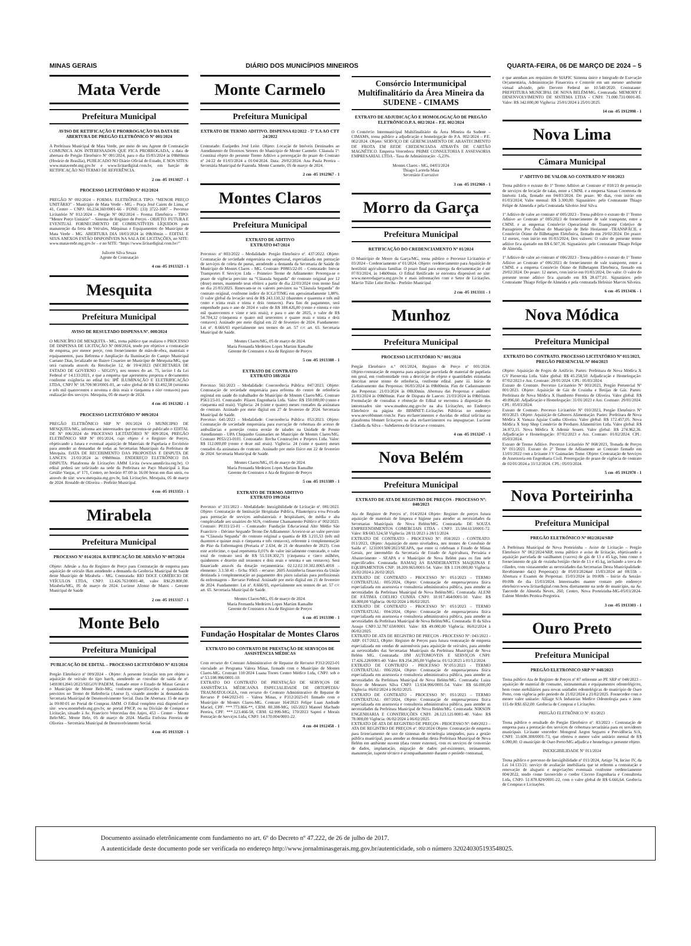MINAS GERAIS DIÁRIO DOS MUNICÍPIOS MINEIROS QUARTA-FEIRA, 06 DE MARÇO DE 2024 – 5
Mata Verde
Prefeitura Municipal
AVISO DE RETIFICAÇÃO E PRORROGAÇÃO DA DATA DE ABERTURA DE PREGÃO ELETRÔNICO Nº 001/2024
A Prefeitura Municipal de Mata Verde, por meio do seu Agente de Contratação COMUNICA AOS INTERESSADOS QUE FICA PRORROGADA, a data de abertura do Pregão Eletrônico Nº 001/2024, para o dia 15/03/2024 às 09h00min (Horário de Brasília), PUBLICADO NO Diário Oficial do Estado, E NOS SITES: www.mataverde.mg.gov.br e www.licitardigital.com.br, em função de RETIFICAÇÃO NO TERMO DE REFERÊNCIA.
2 cm -05 1913027 - 1
PROCESSO LICITATÓRIO Nº 012/2024
PREGÃO Nº 002/2024 – FORMA: ELETRÔNICA TIPO: “MENOR PREÇO UNITÁRIO” - Município de Mata Verde - MG – Praça José Caires de Lima, nº 41, Centro – CNPJ: 66.234.360/0001-66 - FONE: (33) 3722-1687 – Processo Licitatório Nº 012/2024 – Pregão Nº 002/2024 – Forma: Eletrônica - TIPO: “Menor Preço Unitário” – Sistema de Registro de Preços - OBJETO: FUTURA E EVENTUAL FORNECIMENTO DE COMBUSTÍVEIS LÍQUIDOS para manutenção da frota de Veículos, Máquinas e Equipamentos do Município de Mata Verde - MG. ABERTURA DIA 18/03/2024 às 09h30min – EDITAL E SEUS ANEXOS ESTÃO DISPONÍVEIS NA SALA DE LICITAÇÕES, no SITE: www.mataverde.mg.gov.br – e no SITE: “https://www.licitardigital.com.br//”
Julivete Silva Souza
Agente de Contratação
4 cm -05 1913323 - 1
Mesquita
Prefeitura Municipal
AVISO DE RESULTADO DISPENSA Nº. 008/2024
O MUNICÍPIO DE MESQUITA - MG, torna público que realizou o PROCESSO DE DISPENSA DE LICITAÇÃO Nº 008/2024, tendo por objetivo a contratação de empresa, por menor preço, com fornecimento de mão-de-obra, materiais e equipamentos, para Reforma e Ampliação da Iluminação do Campo Municipal Caetano Dias, localizado no Bairro Cruzeiro no Município de Mesquita/MG, que será custeada através da Resolução 12, de 19/4/2023 (SECRETARIA DE ESTADO DE GOVERNO – SEGOV), nos termos do art. 75, inciso I da Lei Federal nº 14.133/2021, e que a empresa que apresentou proposta e documentos conforme exigência no edital foi: IPÊ ILUMINAÇÃO E ELETRIFICAÇÃO LTDA, CNPJ N° 18.709.903/0001-01, ao valor global de R$ 63.492,58 (sessenta e três mil quatrocentos e noventa e dois reais e cinquenta e oito centavos) para realização dos serviços. Mesquita, 05 de março de 2024.
4 cm -05 1913282 - 1
PROCESSO LICITATÓRIO Nº 009/2024
PREGÃO ELETRÔNICO SRP Nº 001/2024 O MUNICIPIO DE MESQUITA/MG, informa aos interessados que encontra-se publicado o EDITAL DE Nº 006/2024 do PROCESSO LICITATÓRIO Nº 009/2024, PREGÃO ELETRÔNICO SRP Nº 001/2024, cujo objeto é o Registro de Preços, objetivando a futura e eventual aquisição de Materiais de Papelaria e Escritório para atender as demandas de todas as Secretarias Municipais da Prefeitura de Mesquita. DATA DE RECEBIMENTO DAS PROPOSTAS E DISPUTA DE LANCES: 21/03/2024 às 09h00min. ENDEREÇO ELETRÔNICO DA DISPUTA: Plataforma de Licitações AMM Licita (www.ammlicita.org.br). O edital poderá ser solicitado na sede da Prefeitura no Paço Municipal à Rua Getúlio Vargas, nº 171, Centro, no horário 07:00 às 16:00 horas em dias uteis, ou através do site: www.mesquita.mg.gov.br, link Licitações. Mesquita, 05 de março de 2024. Ronaldo de Oliveira – Prefeito Municipal.
4 cm -05 1913353 - 1
Mirabela
Prefeitura Municipal
PROCESSO Nº 014/2024. RATIFICAÇÃO DE ADESÃO Nº 007/2024
Objeto: Adesão a Ata de Registro de Preço para Contratação de empresa para aquisição de veículo 0km atendendo a demanda da Gerência Municipal de Saúde deste Município de Mirabela – MG. Contratada: RIO DOCE COMÉRCIO DE VEÍCULOS LTDA, CNPJ: 13.426.763/0001-40, valor R$129.800,00. Mirabela/MG, 05 de março de 2024. Luciene Afonso de Matos - Gerente Municipal de Saúde
2 cm -05 1913317 - 1
Monte Belo
Prefeitura Municipal
PUBLICAÇÃO DE EDITAL – PROCESSO LICITATÓRIO Nº 021/2024
Pregão Eletrônico nº 009/2024 – Objeto: A presente licitação tem por objeto a aquisição de veículo do tipo hatch, atendendo ao convênio de saída de nº. 14910012041/2023/SEGOV/PADEM, firmado entre o Estado de Minas Gerais e o Município de Monte Belo-MG, conforme especificações e quantitativos previstos no Termo de Referência (Anexo I), visando atender às demandas da Secretaria Municipal de Desenvolvimento Social. Data De Abertura: 15 de março às 09:00:01 no Portal de Compras AMM. O Edital completo está disponível no site: www.montebelo.mg.gov.br, no portal PNCP, ou na Divisão de Compras e Licitação, situado à Av. Francisco Wenceslau dos Anjos, 453 – Centro – Monte Belo/MG. Monte Belo, 05 de março de 2024. Marília Etelvina Ferreira de Oliveira – Secretária Municipal de Desenvolvimento Social.
4 cm -05 1913320 - 1
Monte Carmelo
Prefeitura Municipal
EXTRATO DE TERMO ADITIVO. DISPENSA 02/2022 - 5º T.A AO CTT 24/2022
Contratado: Eurípedes José Leite. Objeto: Locação de Imóveis Destinados ao Atendimento de Diversos Setores do Município de Monte Carmelo. Cláusula 1ª: Constitui objeto do presente Termo Aditivo a prorrogação do prazo do Contrato nº 24/22 de 01/03/2024 a 01/04/2024. Data: 29/02/2024. Ana Paula Pereira – Secretária Municipal de Fazenda. Monte Carmelo, 05 de março de 2024.
2 cm -05 1912967 - 1
Montes Claros
Prefeitura Municipal
EXTRATO DE ADITIVO
EXTRATO 047/2024
Processo: nº 803/2022 – Modalidade: Pregão Eletrônico nº. 437/2022. Objeto: Contratação de sociedade empresária ou unipessoal, especializada em prestação de serviços de coleta de pneus, atendendo a demanda da Secretaria de Saúde do Município de Montes Claros – MG. Contrato: P0803/22-01 – Contratado: Inovar Transportes E Serviços Ltda – Primeiro Termo de Aditamento: Prorroga-se o prazo de vigência previsto na “Cláusula Segunda” do contrato original por 12 (doze) meses, mantendo seus efeitos a partir do dia 22/03/2024 com termo final no dia 21/03/2025. Renovam-se os valores previstos na “Cláusula Segunda” do contrato original, conforme índice do ICGJ/TJMG em aproximadamente 1,88%. O valor global da locação será de R$ 243.130,32 (duzentos e quarenta e três mil cento e trinta reais e trinta e dois centavos). Para fins de pagamento, será empenhado para o ano de 2024 o valor de R$ 188.426,00 (cento e oitenta e oito mil quatrocentos e vinte e seis reais); e para o ano de 2025, o valor de R$ 54.704,32 (cinquenta e quatro mil setecentos e quatro reais e trinta e dois centavos). Assinado por meio digital em 22 de fevereiro de 2024. Fundamento: Lei nº. 8.666/93 especialmente nos termos do art. 57 c/c art. 65. Secretaria Municipal de Saúde.
Montes Claros/MG, 05 de março de 2024.
Maria Fernanda Medeiros Lopes Martins Ramalho
Gerente de Contratos e Ata de Registro de Preços
5 cm -05 1913388 - 1
EXTRATO DE CONTRATO
EXTRATO 188/2024
Processo: 561/2023 – Modalidade: Concorrência Pública: 047/2023. Objeto: Contratação de sociedade empresária para reforma do centro de referência regional em saúde do trabalhador do Município de Montes Claros/MG. Contrato P561/23-01. Contratado: Pilares Engenharia Ltda. Valor: R$ 150.000,00 (cento e cinquenta mil reais). Vigência: 24 (vinte e quatro) meses contados da assinatura do contrato. Assinado por meio digital em 27 de fevereiro de 2024. Secretaria Municipal de Saúde.
Processo: 641/2023 – Modalidade: Concorrência Pública: 053/2023. Objeto: Contratação de sociedade empresária para execução de cobertura do acesso de ambulâncias e proteção contra erosão de taludes na Unidade de Pronto Atendimento - UPA Chiquinho Guimarães no Município de Montes Claros/MG. Contrato P053/23-0101. Contratado: Rocha Construções e Projetos Ltda. Valor: R$ 112.000,00 (cento e doze mil reais). Vigência: 24 (vinte e quatro) meses contados da assinatura do contrato. Assinado por meio físico em 22 de fevereiro de 2024. Secretaria Municipal de Saúde.
Montes Claros/MG, 05 de março de 2024.
Maria Fernanda Medeiros Lopes Martins Ramalho
Gerente de Contratos e Ata de Registro de Preços
5 cm -05 1913389 - 1
EXTRATO DE TERMO ADITIVO
EXTRATO 199/2024
Processo: nº 311/2023 – Modalidade: Inexigibilidade de Licitação nº. 081/2023. Objeto: Contratação de Instituição Hospitalar Pública, Filantrópica e/ou Privada para prestação de serviços ambulatoriais e hospitalares, de média e alta complexidade aos usuários do SUS, conforme Chamamento Público nº 002/2023. Contrato: P0311/23-01 – Contratado: Fundação Educacional Alto Médio São Francisco – Décimo Segundo Termo De Aditamento: Acresce-se ao valor previsto na “Cláusula Segunda” do contrato original a quantia de R$ 3.215,53 (três mil duzentos e quinze reais e cinquenta e três centavos), referente à complementação do Piso da Enfermagem (Portaria nº 2.634, de 21 de dezembro de 2023). Com este acréscimo, o qual representa 0,01% do valor inicialmente contratado, o valor total do contrato será de R$ 55.518.302,71 (cinquenta e cinco milhões, quinhentos e dezoito mil trezentos e dois reais e setenta e um centavos). Será financiado através da dotação orçamentária: 02.12.02.10.302.0065.4018 – elemento: 3.3.50.41 – ficha: 9565 – recurso: 2605 Assistência financeira da União destinada à complementação ao pagamento dos pisos salariais para profissionais da enfermagem – Recurso Federal. Assinado por meio digital em 21 de fevereiro de 2024. Fundamento: Lei nº. 8.666/93, especialmente nos termos do art. 57 c/c art. 65. Secretaria Municipal de Saúde.
Montes Claros/MG, 05 de março de 2024.
Maria Fernanda Medeiros Lopes Martins Ramalho
Gerente de Contratos e Ata de Registro de Preços
6 cm -05 1913390 - 1
Fundação Hospitalar de Montes Claros
EXTRATO DO CONTRATO DE PRESTAÇÃO DE SERVIÇOS DE ASSISTÊNCIA MÉDICAS
Com recurso do Contrato Administrativo de Repasse de Recurso P312/2023-01 vinculado ao Programa Valora Minas, firmado com o Município de Montes Claros-MG. Contrato 110/2024 Luana Torres Centro Médico Ltda, CNPJ: sob o nº 53.108.996/0001-10.
EXTRATO DO CONTRATO DE PRESTAÇÃO DE SERVIÇOS DE ASSISTÊNCIA MÉDICASNA ESPECIALIDADE DE ORTOPEDIA/ TRAUMATOLOGIA, com recurso do Contrato Administrativo de Repasse de Recurso P 044/2023-01 – Valora Minas, e P312/2023-01 firmado com o Município de Montes Claros-MG. Contrato 164/2023 Felipe Luan Andrade Maciel, CPF: ***.773.866-**, CRM: 80.308-MG; 165/2023 Manoel Machado Pereira, CPF: ***.123.466-58, CRM: 62.999-MG; 170/2023 Sapori e Morais Prestação de Serviços Ltda, CNPJ: 14.170.004/0001-22.
4 cm -04 1912458 - 1
Consórcio Intermunicipal Multifinalitário da Área Mineira da SUDENE - CIMAMS
EXTRATO DE ADJUDICAÇÃO E HOMOLOGAÇÃO DE PREGÃO ELETRÔNICO.P.A. 002/2024 – P.E. 002/2024
O Consórcio Intermunicipal Multifinalitário da Área Mineira da Sudene – CIMAMS, torna público a adjudicação e homologação do P.A. 002/2024 – P.E. 002/2024. Objeto: SERVIÇO DE GERENCIAMENTO DE ABASTECIMENTO DE FROTA EM REDE CREDENCIADA ATRAVÉS DE CARTÃO MAGNÉTICO. Empresa Vencedora: PRIME CONSULTORIA E ASSESSORIA EMPRESARIAL LTDA - Taxa de Administração: -5,23%.
Montes Claros - MG, 04/03/2024
Thiago Lacerda Maia
Secretário Executivo
3 cm -05 1912969 - 1
Morro da Garça
Prefeitura Municipal
RETIFICAÇÃO DO CREDENCIAMENTO Nº 01/2024
O Município de Morro da Garça/MG, torna público o Processo Licitatório nº 03/2024 - Credenciamento nº 01/2024. Objeto: credenciamento para Aquisição de hortifrúti agricultura familiar. O prazo final para entrega da documentação é até 07/03/2024, às 14h00min. O Edital Retificado se encontra disponível no site: www.morrodagarca.mg.gov.br e mais informações com o Setor de Licitações. Márcio Túlio Leite Rocha - Prefeito Municipal.
2 cm -05 1913311 - 1
Munhoz
Prefeitura Municipal
PROCESSO LICITATÓRIO N.º 001/2024
Pregão Eletrônico n.º 001/2024, Registro de Preço nº 001/2024. Objeto:contratação de empresa para aquisiçao parcelada de material de papelaria em geral, em conformidade com a descrição do objeto e quantidades estimadas descritas nesse termo de referência, conforme edital. parte iii. Início de Cadastramento das Propostas: 06/03/2024 às 09h00min. Fim de Cadastramento das Propostas: 21/03/2024 às 08h30min. Abertura das Propostas e análises: 21/03/2024 às 09h00min. Fase de Disputa de Lances: 21/03/2024 às 09h01min. Formulação de consultas e obtenção do Edital se encontra à disposição dos interessados site www.munhoz.mg.gov.br na aba Licitações, no Endereço Eletrônico na página do BBMNET–Licitações Públicas no endereço www.novobbmnet.com.br. Para esclarecimentos e duvidas do edital solicitar na plataforma bbmnet licitaçoes na aba esclarecimentos ou impugnaçao. Luciene Cândida da Silva – Subdiretora de licitacao e contratos.
4 cm -05 1913247 - 1
Nova Belém
Prefeitura Municipal
EXTRATO DE ATA DE REGISTRO DE PREÇOS - PROCESSO Nº: 040/2023
Ata de Registro de Preços nº. 014/2024 Objeto: Registro de preços futura aquisição de materiais de limpeza e higiene para atender as necessidades da Secretarias Municipais de Nova Belém/MG. Contratada: DE SOUZA EMPREENDIMENTOS COMERCIAIS LTDA - CNPJ: 33.584.613/0001-72. Valor: R$ 683.524,50 Vigência: 28/11/2023 à 28/11/2024.
EXTRATO DE CONTRATO - PROCESSO Nº: 058/2023 - CONTRATO: 011/2023, Objeto: Aquisição de moto niveladora, nos termos do Convênio de Saída nº. 1231001508/2023/SEAPA, que entre si celebram o Estado de Minas Gerais, por intermédio da Secretaria de Estado de Agricultura, Pecuária e Abastecimento - SEAPA e o Município de Nova Belém para os fins nele especificados. Contratada: BAMAQ AS BANDEIRANTES MAQUINAS E EQUIPAMENTOS CNP: 18.209.965/0001-54. Valor: R$ 1.119.000,00 Vigência: 26/02/2024 à 26/02/2025.
EXTRATO DE CONTRATO - PROCESSO Nº: 051/2023 – TERMO CONTRATUAL: 005/2024, Objeto: Contratação de empresa/pessoa física especializada em assessoria e consultoria administrativa pública, para atender as necessidades da Prefeitura Municipal de Nova Belém/MG. Contratada: ALENI DE FÁTIMA COELHO CUNHA CNPJ: 10.917.464/0001-10. Valor: R$ 66.000,00 Vigência: 06/02/2024 à 06/02/2025.
EXTRATO DE CONTRATO - PROCESSO Nº: 051/2023 – TERMO CONTRATUAL: 004/2024, Objeto: Contratação de empresa/pessoa física especializada em assessoria e consultoria administrativa pública, para atender as necessidades da Prefeitura Municipal de Nova Belém/MG. Contratada: B da Silva Araujo CNPJ:32.787.658/0001. Valor: R$ 49.000,00 Vigência: 06/02/2024 à 06/02/2025.
EXTRATO DE ATA DE REGISTRO DE PREÇOS - PROCESSO Nº: 043/2023 - ARP: 017/2023, Objeto: Registro de Preços para futura contratação de empresa especializada em vendas de automóveis para aquisição de veículos, para atender as necessidades das Secretarias Municipais da Prefeitura Municipal de Nova Belém MG. Contratada: JJM AUTOMOVEIS E SERVIÇOS CNPJ: 17.426.228/0001-40. Valor: R$ 254.285,00 Vigência: 01/12/2023 à 01/12/2024.
EXTRATO DE CONTRATO - PROCESSO Nº:051/2023 - TERMO CONTRATUAL: 006/2024, Objeto: Contratação de empresa/pessoa física especializada em assessoria e consultoria administrativa pública, para atender as necessidades da Prefeitura Municipal de Nova Belém/MG. Contratada: Luiza Bosco de Menezes Silva CNPJ: 13.934.996/0001-54. Valor: R$ 66.000,00 Vigência: 06/02/2024 à 06/02/2025.
EXTRATO DE CONTRATO - PROCESSO Nº: 051/2023 – TERMO CONTRATUAL: 007/2024, Objeto: Contratação de empresa/pessoa física especializada em assessoria e consultoria administrativa pública, para atender as necessidades da Prefeitura Municipal de Nova Belém/MG. Contratada: NIKSON ENGENHARIA E CONSTRUÇÕES CNPJ: 28.123.121/0001-40. Valor: R$ 78.000,00 Vigência: 06/02/2024 à 06/02/2025.
EXTRATO DE ATA DE REGISTRO DE PREÇOS - PROCESSO Nº: 049/2023 – ATA DE REGISTRO DE PREÇOS nº. 002/2024 Objeto: Contratação de empresa para licenciamento de uso de sistemas de tecnologia integrados, para a gestão pública municipal, para atender as demandas desta Prefeitura Municipal de Nova Belém em ambiente nuvem (data center externo), com os serviços de conversão de dados, implantação, migração de dados pré-existentes, treinamento, manutenção, suporte técnico e acompanhamento durante o período contratual,
e que atendam aos requisitos do SIAFIC Sistema único e Integrado de Execução Orçamentária, Administração Financeira e Controle em um mesmo ambiente virtual advindo, pelo Decreto Federal no 10.540/2020. Contratante: PREFEITURA MUNICIPAL DE NOVA BELÉM/MG. Contratada: MEMORY E DESENVOLVIMENTO DE SISTEMA LTDA - CNPJ: 71.000.731/0001-85. Valor: R$ 342.000,00 Vigência: 25/01/2024 à 25/01/2025.
14 cm -05 1912998 - 1
Nova Lima
Câmara Municipal
1º ADITIVO DE VALOR AO CONTRATO Nº 010/2023
Torna público o extrato do 1º Termo Aditivo ao Contrato nº 010/23 de prestação de serviços de locação de salas, entre a CMNL e a empresa Siman Corretorta de Imóveis Ltda, firmado em 04/03/2024. Do prazo: 90 dias, com início em 01/03/2024; Valor mensal: R$ 3.300,00. Signatários: pelo Contratante Thiago Felipe de Almeida e pela Contratada Silvério José Silva.
1º Aditivo de valor ao contrato nº 005/2023 - Torna público o extrato do 1º Termo Aditivo ao Contrato nº 005/2023 de fornecimento de vale transporte, entre a CMNL e as empresas Consórcio Operacional do Transporte Coletivo de Passageiros Por Ônibus do Município de Belo Horizonte -TRANSFÁCIL e Consórcio Ótimo de Bilhetagem Eletrônica, firmado em 29/02/2024. Do prazo: 12 meses, com início em 01/03/2024; Dos valores: O valor do presente termo aditivo fica ajustado em R$ 6.507,36. Signatários: pelo Contratante Thiago Felipe de Almeida.
1º Aditivo de valor ao contrato nº 006/2023 - Torna público o extrato do 1º Termo Aditivo ao Contrato nº 006/2023 de fornecimento de vale transporte, entre a CMNL e a empresa Consórcio Ótimo de Bilhetagem Eletrônica, firmado em 29/02/2024. Do prazo: 12 meses, com início em 01/03/2024; Do valor: O valor do presente termo aditivo fica ajustado em R$ 28.677,01. Signatários: pelo Contratante Thiago Felipe de Almeida e pela contratada Heloísio Marcos Silveira.
6 cm -05 1913436 - 1
Nova Módica
Prefeitura Municipal
EXTRATO DO CONTRATO. PROCESSO LICITATÓRIO Nº 011/2023, PREGÃO PRESENCIAL Nº 004/2023
Objeto: Aquisição de Fogos de Artifício. Partes: Prefeitura de Nova Módica X GV Pirotecnia Ltda. Valor global: R$ 45.258,50. Adjudicação e Homologação: 07/02/2023 e Ass. Contrato: 29/01/2024. CPL: 05/03/2024.
Extrato do Contrato. Processo Licitatório Nº 003/2023, Pregão Presencial Nº 001/2023. Objeto: Aquisição de Gás de Cozinha e Botijas de Gás. Partes: Prefeitura de Nova Módica X Humberto Ferreira de Oliveira. Valor global: R$ 49.096,60. Adjudicação e Homologação: 31/01/2023 e Ass. Contrato: 29/01/2024. CPL: 05/03/2024.
Extrato de Contrato. Processo Licitatório Nº 010/2023, Pregão Eletrônico Nº 003/2023. Objeto: Aquisição de Gêneros Alimentação. Partes: Prefeitura de Nova Módica X Vanuza Aguiar Cunha Oliveira. Valor global: R$ 172.457,05. Nova Módica X Stop Shop Comércio de Produtos Alimentícios Ltda. Valor global: R$ 34.972,15. Nova Módica X Ademir Soares. Valor global: R$ 274.962,36. Adjudicação e Homologação: 07/02/2023 e Ass. Contrato: 01/02/2024. CPL: 05/03/2024.
Extrato de Termo Aditivo. Processo Licitatório Nº 068/2021, Tomada de Preços Nº 011/2021. Extrato do 2º Termo de Aditamento ao Contrato firmado em 13/01/2022 com a licitante J.V Guimarães Tome. Objeto: Contratação de Serviços de Assessoria em Engenharia Civil. Prorrogação do prazo de vigência do contrato de 02/01/2024 a 31/12/2024. CPL: 05/03/2024.
5 cm -05 1912978 - 1
Nova Porteirinha
Prefeitura Municipal
PREGÃO ELETRÔNICO Nº 002/2024/SRP
A Prefeitura Municipal de Nova Porteirinha – Aviso de Licitação – Pregão Eletrônico Nº 002/2024/SRP, torna público o aviso de licitação, objetivando a aquisição parcelada de vasilhames (cascos) de gás de 13 e 45 kgs, bem como o fornecimento de gás de cozinha botijão cheio de 13 e 45 kg, incluindo a troca do cilindro, com vistasatender as necessidades das Secretarias Desta Municipalidade. Recebimento da(s) Proposta(s): de 05/03/2024até 15/03/2024 até 08:55h – Abertura e Exames de Propostas: 15/03/2024 às 09:00h – Início da Sessão: 09:00h do dia 15/03/2024. Interessados manter contato pelo endereço eletrônico:www.licitardigital.com.brou diretamente na sede do município, na Av. Tancredo de Almeida Neves, 260, Centro, Nova Porteirinha-MG-05/03/2024-Eulene Mendes Pereira-Pregoeira.
3 cm -05 1913303 - 1
Ouro Preto
Prefeitura Municipal
PREGÃO ELETRONICO SRP Nº 048/2023
Torna público Ata de Registro de Preços nº 87 referente ao PE SRP nº 048/2023 – aquisição de material de consumo, instrumentais e equipamentos odontológicos, bem como mobiliários para novas unidades odontológicas do município de Ouro Preto, com vigência pelo período de 21/02/2024 a 21/02/2025. Fornecedor com o menor valor unitario: Alliage S/A Industrias Medico Odontologia para o item: 115 de R$1.652,00. Gerência de Compras e Licitações.
PREGÃO ELETRÔNICO Nº. 83/2023
Torna público o resultado do Pregão Eletrônico nº. 83/2023 - Contratação de empresa para a prestação dos serviços de cobertura securitária para os servidores municipais. Licitante vencedor: Mongeral Aegon Seguros e Previdência S/A, CNPJ: 33.608.308/0001-73, que ofertou o menor valor unitário mensal de R$ 6.000,00. O município de Ouro Preto/MG adjudica e homologa o presente objeto.
INEXIGIBILIDADE Nº 011/2024
Torna público o processo de Inexigibilidade nº 011/2024, Artigo 74, Inciso IV, da Lei 14.133/21: serviço de avaliação imobiliaria que se referem a contratação e renovação de alugueis e negociações eventuais conforme credenciamento 004/2022, tendo como favorecido o credor Ciscoto Engenharia e Consultoria Ltda, CNPJ- 51.878.829/0001-22, com o valor global de R$ 6.666,64. Gerência de Compras e Licitações.
Documento assinado eletrônicamente com fundamento no art. 6º do Decreto nº 47.222, de 26 de julho de 2017.
A autenticidade deste documento pode ser verificada no endereço http://www.jornalminasgerais.mg.gov.br/autenticidade, sob o número 320240305193548025.